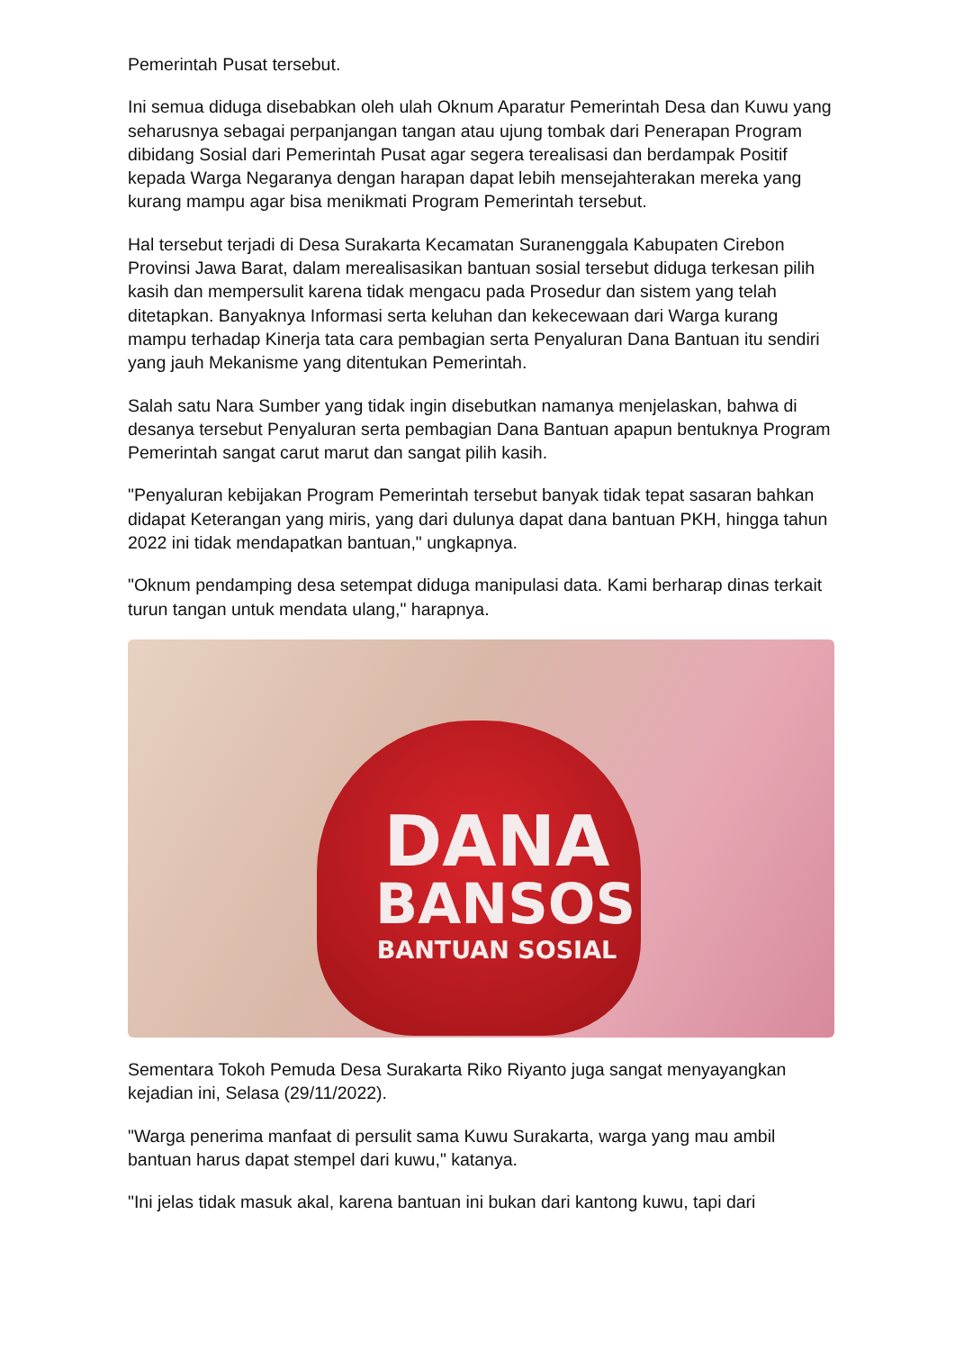Pemerintah Pusat tersebut.
Ini semua diduga disebabkan oleh ulah Oknum Aparatur Pemerintah Desa dan Kuwu yang seharusnya sebagai perpanjangan tangan atau ujung tombak dari Penerapan Program dibidang Sosial dari Pemerintah Pusat agar segera terealisasi dan berdampak Positif kepada Warga Negaranya dengan harapan dapat lebih mensejahterakan mereka yang kurang mampu agar bisa menikmati Program Pemerintah tersebut.
Hal tersebut terjadi di Desa Surakarta Kecamatan Suranenggala Kabupaten Cirebon Provinsi Jawa Barat, dalam merealisasikan bantuan sosial tersebut diduga terkesan pilih kasih dan mempersulit karena tidak mengacu pada Prosedur dan sistem yang telah ditetapkan. Banyaknya Informasi serta keluhan dan kekecewaan dari Warga kurang mampu terhadap Kinerja tata cara pembagian serta Penyaluran Dana Bantuan itu sendiri yang jauh Mekanisme yang ditentukan Pemerintah.
Salah satu Nara Sumber yang tidak ingin disebutkan namanya menjelaskan, bahwa di desanya tersebut Penyaluran serta pembagian Dana Bantuan apapun bentuknya Program Pemerintah sangat carut marut dan sangat pilih kasih.
"Penyaluran kebijakan Program Pemerintah tersebut banyak tidak tepat sasaran bahkan didapat Keterangan yang miris, yang dari dulunya dapat dana bantuan PKH, hingga tahun 2022 ini tidak mendapatkan bantuan," ungkapnya.
"Oknum pendamping desa setempat diduga manipulasi data. Kami berharap dinas terkait turun tangan untuk mendata ulang," harapnya.
DANA
BANSOS
BANTUAN SOSIAL
Sementara Tokoh Pemuda Desa Surakarta Riko Riyanto juga sangat menyayangkan kejadian ini, Selasa (29/11/2022).
"Warga penerima manfaat di persulit sama Kuwu Surakarta, warga yang mau ambil bantuan harus dapat stempel dari kuwu," katanya.
"Ini jelas tidak masuk akal, karena bantuan ini bukan dari kantong kuwu, tapi dari